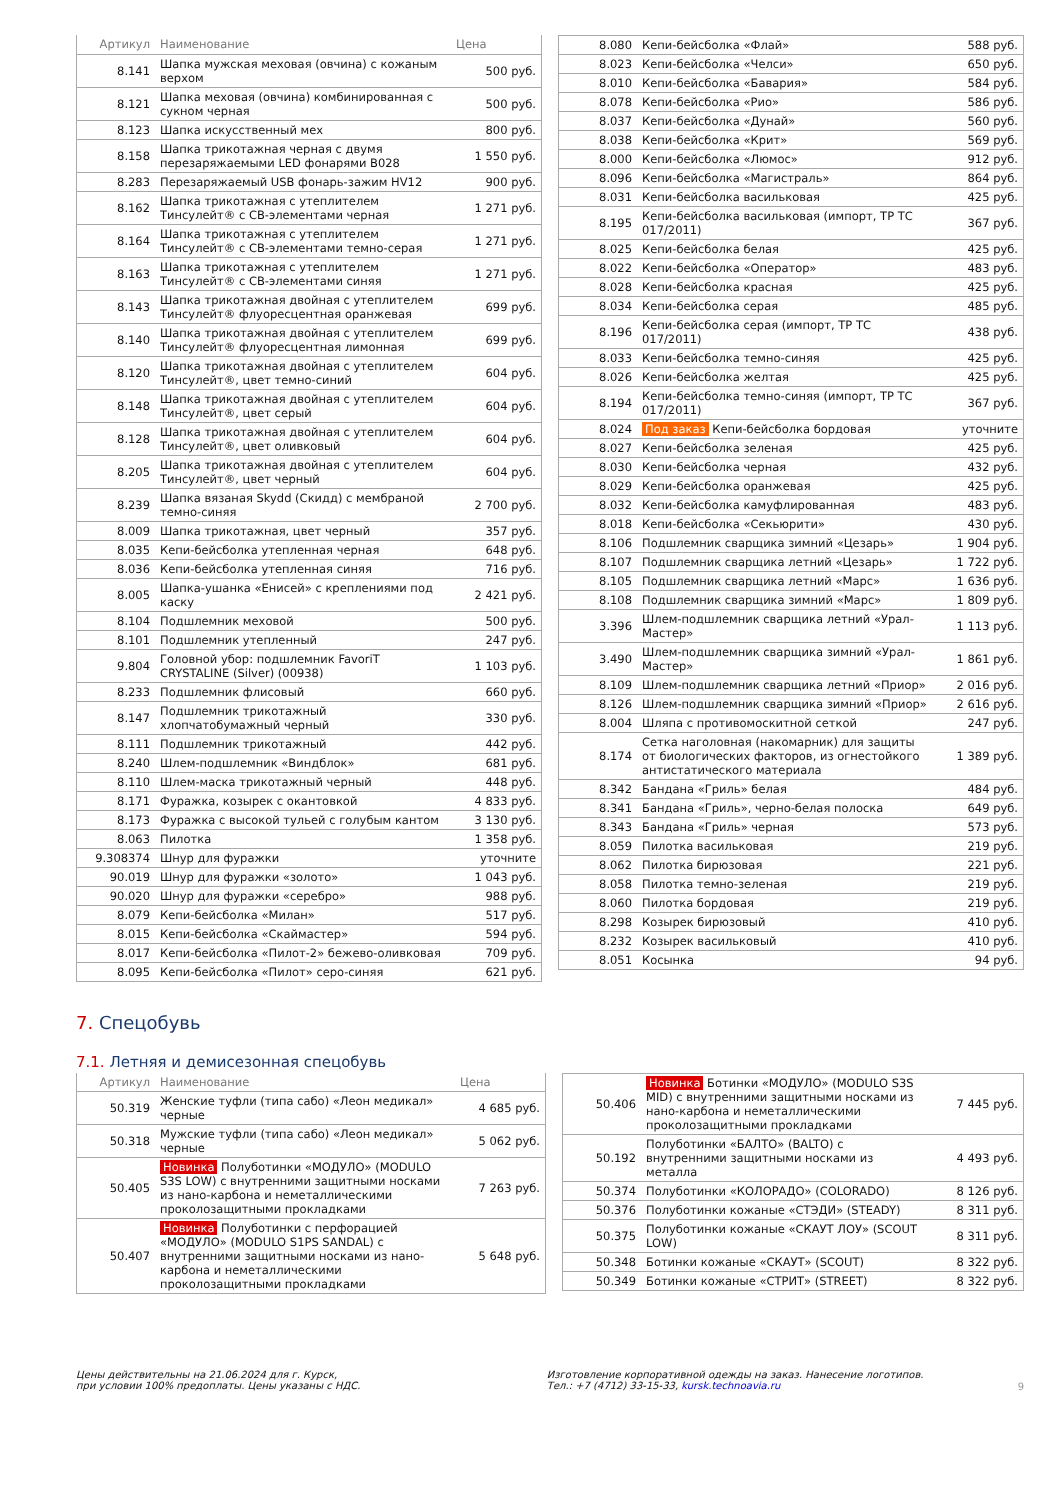| Артикул | Наименование | Цена |
| --- | --- | --- |
| 8.141 | Шапка мужская меховая (овчина) с кожаным верхом | 500 руб. |
| 8.121 | Шапка меховая (овчина) комбинированная с сукном черная | 500 руб. |
| 8.123 | Шапка искусственный мех | 800 руб. |
| 8.158 | Шапка трикотажная черная с двумя перезаряжаемыми LED фонарями B028 | 1 550 руб. |
| 8.283 | Перезаряжаемый USB фонарь-зажим HV12 | 900 руб. |
| 8.162 | Шапка трикотажная с утеплителем Тинсулейт® с СВ-элементами черная | 1 271 руб. |
| 8.164 | Шапка трикотажная с утеплителем Тинсулейт® с СВ-элементами темно-серая | 1 271 руб. |
| 8.163 | Шапка трикотажная с утеплителем Тинсулейт® с СВ-элементами синяя | 1 271 руб. |
| 8.143 | Шапка трикотажная двойная с утеплителем Тинсулейт® флуоресцентная оранжевая | 699 руб. |
| 8.140 | Шапка трикотажная двойная с утеплителем Тинсулейт® флуоресцентная лимонная | 699 руб. |
| 8.120 | Шапка трикотажная двойная с утеплителем Тинсулейт®, цвет темно-синий | 604 руб. |
| 8.148 | Шапка трикотажная двойная с утеплителем Тинсулейт®, цвет серый | 604 руб. |
| 8.128 | Шапка трикотажная двойная с утеплителем Тинсулейт®, цвет оливковый | 604 руб. |
| 8.205 | Шапка трикотажная двойная с утеплителем Тинсулейт®, цвет черный | 604 руб. |
| 8.239 | Шапка вязаная Skydd (Скидд) с мембраной темно-синяя | 2 700 руб. |
| 8.009 | Шапка трикотажная, цвет черный | 357 руб. |
| 8.035 | Кепи-бейсболка утепленная черная | 648 руб. |
| 8.036 | Кепи-бейсболка утепленная синяя | 716 руб. |
| 8.005 | Шапка-ушанка «Енисей» с креплениями под каску | 2 421 руб. |
| 8.104 | Подшлемник меховой | 500 руб. |
| 8.101 | Подшлемник утепленный | 247 руб. |
| 9.804 | Головной убор: подшлемник FavoriT CRYSTALINE (Silver) (00938) | 1 103 руб. |
| 8.233 | Подшлемник флисовый | 660 руб. |
| 8.147 | Подшлемник трикотажный хлопчатобумажный черный | 330 руб. |
| 8.111 | Подшлемник трикотажный | 442 руб. |
| 8.240 | Шлем-подшлемник «Виндблок» | 681 руб. |
| 8.110 | Шлем-маска трикотажный черный | 448 руб. |
| 8.171 | Фуражка, козырек с окантовкой | 4 833 руб. |
| 8.173 | Фуражка с высокой тульей с голубым кантом | 3 130 руб. |
| 8.063 | Пилотка | 1 358 руб. |
| 9.308374 | Шнур для фуражки | уточните |
| 90.019 | Шнур для фуражки «золото» | 1 043 руб. |
| 90.020 | Шнур для фуражки «серебро» | 988 руб. |
| 8.079 | Кепи-бейсболка «Милан» | 517 руб. |
| 8.015 | Кепи-бейсболка «Скаймастер» | 594 руб. |
| 8.017 | Кепи-бейсболка «Пилот-2» бежево-оливковая | 709 руб. |
| 8.095 | Кепи-бейсболка «Пилот» серо-синяя | 621 руб. |
| 8.080 | Кепи-бейсболка «Флай» | 588 руб. |
| 8.023 | Кепи-бейсболка «Челси» | 650 руб. |
| 8.010 | Кепи-бейсболка «Бавария» | 584 руб. |
| 8.078 | Кепи-бейсболка «Рио» | 586 руб. |
| 8.037 | Кепи-бейсболка «Дунай» | 560 руб. |
| 8.038 | Кепи-бейсболка «Крит» | 569 руб. |
| 8.000 | Кепи-бейсболка «Люмос» | 912 руб. |
| 8.096 | Кепи-бейсболка «Магистраль» | 864 руб. |
| 8.031 | Кепи-бейсболка васильковая | 425 руб. |
| 8.195 | Кепи-бейсболка васильковая (импорт, ТР ТС 017/2011) | 367 руб. |
| 8.025 | Кепи-бейсболка белая | 425 руб. |
| 8.022 | Кепи-бейсболка «Оператор» | 483 руб. |
| 8.028 | Кепи-бейсболка красная | 425 руб. |
| 8.034 | Кепи-бейсболка серая | 485 руб. |
| 8.196 | Кепи-бейсболка серая (импорт, ТР ТС 017/2011) | 438 руб. |
| 8.033 | Кепи-бейсболка темно-синяя | 425 руб. |
| 8.026 | Кепи-бейсболка желтая | 425 руб. |
| 8.194 | Кепи-бейсболка темно-синяя (импорт, ТР ТС 017/2011) | 367 руб. |
| 8.024 | Под заказ Кепи-бейсболка бордовая | уточните |
| 8.027 | Кепи-бейсболка зеленая | 425 руб. |
| 8.030 | Кепи-бейсболка черная | 432 руб. |
| 8.029 | Кепи-бейсболка оранжевая | 425 руб. |
| 8.032 | Кепи-бейсболка камуфлированная | 483 руб. |
| 8.018 | Кепи-бейсболка «Секьюрити» | 430 руб. |
| 8.106 | Подшлемник сварщика зимний «Цезарь» | 1 904 руб. |
| 8.107 | Подшлемник сварщика летний «Цезарь» | 1 722 руб. |
| 8.105 | Подшлемник сварщика летний «Марс» | 1 636 руб. |
| 8.108 | Подшлемник сварщика зимний «Марс» | 1 809 руб. |
| 3.396 | Шлем-подшлемник сварщика летний «Урал-Мастер» | 1 113 руб. |
| 3.490 | Шлем-подшлемник сварщика зимний «Урал-Мастер» | 1 861 руб. |
| 8.109 | Шлем-подшлемник сварщика летний «Приор» | 2 016 руб. |
| 8.126 | Шлем-подшлемник сварщика зимний «Приор» | 2 616 руб. |
| 8.004 | Шляпа с противомоскитной сеткой | 247 руб. |
| 8.174 | Сетка наголовная (накомарник) для защиты от биологических факторов, из огнестойкого антистатического материала | 1 389 руб. |
| 8.342 | Бандана «Гриль» белая | 484 руб. |
| 8.341 | Бандана «Гриль», черно-белая полоска | 649 руб. |
| 8.343 | Бандана «Гриль» черная | 573 руб. |
| 8.059 | Пилотка васильковая | 219 руб. |
| 8.062 | Пилотка бирюзовая | 221 руб. |
| 8.058 | Пилотка темно-зеленая | 219 руб. |
| 8.060 | Пилотка бордовая | 219 руб. |
| 8.298 | Козырек бирюзовый | 410 руб. |
| 8.232 | Козырек васильковый | 410 руб. |
| 8.051 | Косынка | 94 руб. |
7. Спецобувь
7.1. Летняя и демисезонная спецобувь
| Артикул | Наименование | Цена |
| --- | --- | --- |
| 50.319 | Женские туфли (типа сабо) «Леон медикал» черные | 4 685 руб. |
| 50.318 | Мужские туфли (типа сабо) «Леон медикал» черные | 5 062 руб. |
| 50.405 | Новинка Полуботинки «МОДУЛО» (MODULO S3S LOW) с внутренними защитными носками из нано-карбона и неметаллическими проколозащитными прокладками | 7 263 руб. |
| 50.407 | Новинка Полуботинки с перфорацией «МОДУЛО» (MODULO S1PS SANDAL) с внутренними защитными носками из нано-карбона и неметаллическими проколозащитными прокладками | 5 648 руб. |
| 50.406 | Новинка Ботинки «МОДУЛО» (MODULO S3S MID) с внутренними защитными носками из нано-карбона и неметаллическими проколозащитными прокладками | 7 445 руб. |
| 50.192 | Полуботинки «БАЛТО» (BALTO) с внутренними защитными носками из металла | 4 493 руб. |
| 50.374 | Полуботинки «КОЛОРАДО» (COLORADO) | 8 126 руб. |
| 50.376 | Полуботинки кожаные «СТЭДИ» (STEADY) | 8 311 руб. |
| 50.375 | Полуботинки кожаные «СКАУТ ЛОУ» (SCOUT LOW) | 8 311 руб. |
| 50.348 | Ботинки кожаные «СКАУТ» (SCOUT) | 8 322 руб. |
| 50.349 | Ботинки кожаные «СТРИТ» (STREET) | 8 322 руб. |
Цены действительны на 21.06.2024 для г. Курск,
при условии 100% предоплаты. Цены указаны с НДС.
Изготовление корпоративной одежды на заказ. Нанесение логотипов.
Тел.: +7 (4712) 33-15-33, kursk.technoavia.ru
9